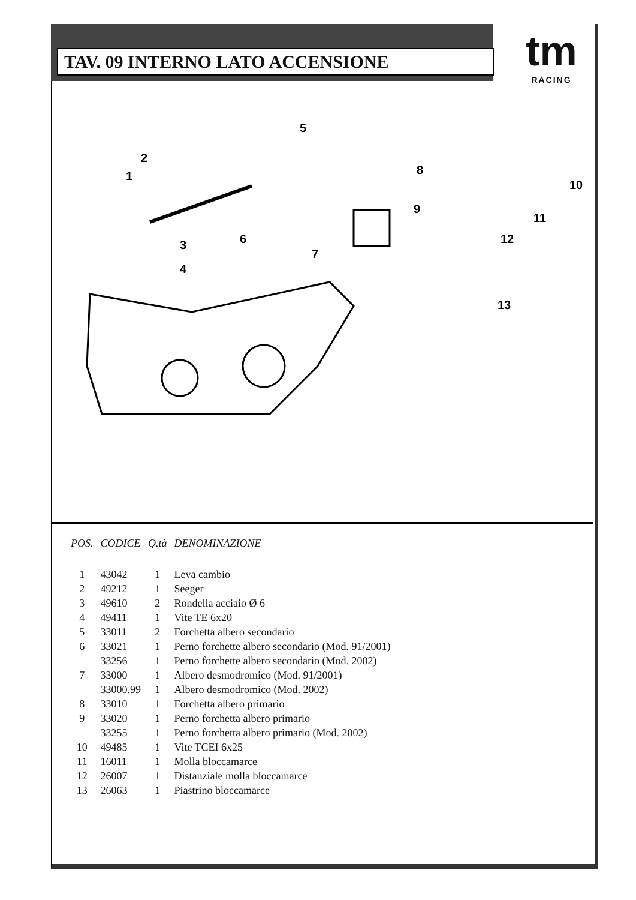TAV. 09 INTERNO LATO ACCENSIONE
tm
RACING
1
2
3
4
5
6
7
8
9
10
11
12
13
| POS. | CODICE | Q.tà | DENOMINAZIONE |
| --- | --- | --- | --- |
| 1 | 43042 | 1 | Leva cambio |
| 2 | 49212 | 1 | Seeger |
| 3 | 49610 | 2 | Rondella acciaio Ø 6 |
| 4 | 49411 | 1 | Vite TE 6x20 |
| 5 | 33011 | 2 | Forchetta albero secondario |
| 6 | 33021 | 1 | Perno forchette albero secondario (Mod. 91/2001) |
| | 33256 | 1 | Perno forchette albero secondario (Mod. 2002) |
| 7 | 33000 | 1 | Albero desmodromico (Mod. 91/2001) |
| | 33000.99 | 1 | Albero desmodromico (Mod. 2002) |
| 8 | 33010 | 1 | Forchetta albero primario |
| 9 | 33020 | 1 | Perno forchetta albero primario |
| | 33255 | 1 | Perno forchetta albero primario (Mod. 2002) |
| 10 | 49485 | 1 | Vite TCEI 6x25 |
| 11 | 16011 | 1 | Molla bloccamarce |
| 12 | 26007 | 1 | Distanziale molla bloccamarce |
| 13 | 26063 | 1 | Piastrino bloccamarce |